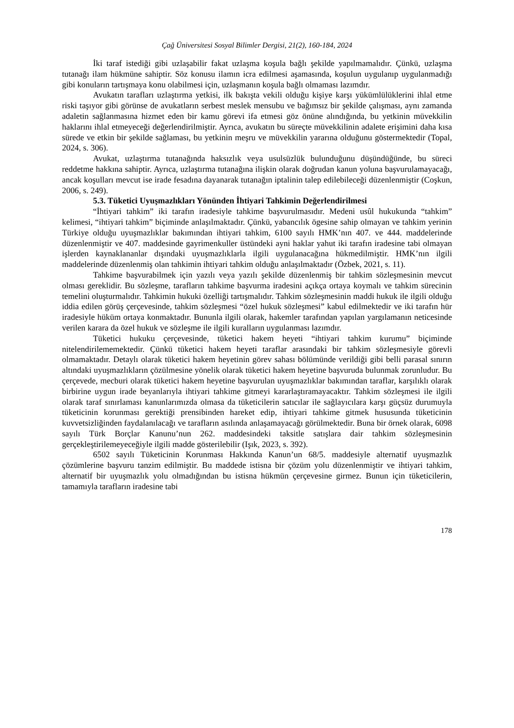Çağ Üniversitesi Sosyal Bilimler Dergisi, 21(2), 160-184, 2024
İki taraf istediği gibi uzlaşabilir fakat uzlaşma koşula bağlı şekilde yapılmamalıdır. Çünkü, uzlaşma tutanağı ilam hükmüne sahiptir. Söz konusu ilamın icra edilmesi aşamasında, koşulun uygulanıp uygulanmadığı gibi konuların tartışmaya konu olabilmesi için, uzlaşmanın koşula bağlı olmaması lazımdır.
Avukatın tarafları uzlaştırma yetkisi, ilk bakışta vekili olduğu kişiye karşı yükümlülüklerini ihlal etme riski taşıyor gibi görünse de avukatların serbest meslek mensubu ve bağımsız bir şekilde çalışması, aynı zamanda adaletin sağlanmasına hizmet eden bir kamu görevi ifa etmesi göz önüne alındığında, bu yetkinin müvekkilin haklarını ihlal etmeyeceği değerlendirilmiştir. Ayrıca, avukatın bu süreçte müvekkilinin adalete erişimini daha kısa sürede ve etkin bir şekilde sağlaması, bu yetkinin meşru ve müvekkilin yararına olduğunu göstermektedir (Topal, 2024, s. 306).
Avukat, uzlaştırma tutanağında haksızlık veya usulsüzlük bulunduğunu düşündüğünde, bu süreci reddetme hakkına sahiptir. Ayrıca, uzlaştırma tutanağına ilişkin olarak doğrudan kanun yoluna başvurulamayacağı, ancak koşulları mevcut ise irade fesadına dayanarak tutanağın iptalinin talep edilebileceği düzenlenmiştir (Coşkun, 2006, s. 249).
5.3. Tüketici Uyuşmazlıkları Yönünden İhtiyari Tahkimin Değerlendirilmesi
“İhtiyari tahkim” iki tarafın iradesiyle tahkime başvurulmasıdır. Medeni usûl hukukunda “tahkim” kelimesi, “ihtiyari tahkim” biçiminde anlaşılmaktadır. Çünkü, yabancılık ögesine sahip olmayan ve tahkim yerinin Türkiye olduğu uyuşmazlıklar bakımından ihtiyari tahkim, 6100 sayılı HMK’nın 407. ve 444. maddelerinde düzenlenmiştir ve 407. maddesinde gayrimenkuller üstündeki ayni haklar yahut iki tarafın iradesine tabi olmayan işlerden kaynaklananlar dışındaki uyuşmazlıklarla ilgili uygulanacağına hükmedilmiştir. HMK’nın ilgili maddelerinde düzenlenmiş olan tahkimin ihtiyari tahkim olduğu anlaşılmaktadır (Özbek, 2021, s. 11).
Tahkime başvurabilmek için yazılı veya yazılı şekilde düzenlenmiş bir tahkim sözleşmesinin mevcut olması gereklidir. Bu sözleşme, tarafların tahkime başvurma iradesini açıkça ortaya koymalı ve tahkim sürecinin temelini oluşturmalıdır. Tahkimin hukuki özelliği tartışmalıdır. Tahkim sözleşmesinin maddi hukuk ile ilgili olduğu iddia edilen görüş çerçevesinde, tahkim sözleşmesi “özel hukuk sözleşmesi” kabul edilmektedir ve iki tarafın hür iradesiyle hüküm ortaya konmaktadır. Bununla ilgili olarak, hakemler tarafından yapılan yargılamanın neticesinde verilen karara da özel hukuk ve sözleşme ile ilgili kuralların uygulanması lazımdır.
Tüketici hukuku çerçevesinde, tüketici hakem heyeti “ihtiyari tahkim kurumu” biçiminde nitelendirilememektedir. Çünkü tüketici hakem heyeti taraflar arasındaki bir tahkim sözleşmesiyle görevli olmamaktadır. Detaylı olarak tüketici hakem heyetinin görev sahası bölümünde verildiği gibi belli parasal sınırın altındaki uyuşmazlıkların çözülmesine yönelik olarak tüketici hakem heyetine başvuruda bulunmak zorunludur. Bu çerçevede, mecburi olarak tüketici hakem heyetine başvurulan uyuşmazlıklar bakımından taraflar, karşılıklı olarak birbirine uygun irade beyanlarıyla ihtiyari tahkime gitmeyi kararlaştıramayacaktır. Tahkim sözleşmesi ile ilgili olarak taraf sınırlaması kanunlarımızda olmasa da tüketicilerin satıcılar ile sağlayıcılara karşı güçsüz durumuyla tüketicinin korunması gerektiği prensibinden hareket edip, ihtiyari tahkime gitmek hususunda tüketicinin kuvvetsizliğinden faydalanılacağı ve tarafların asılında anlaşamayacağı görülmektedir. Buna bir örnek olarak, 6098 sayılı Türk Borçlar Kanunu’nun 262. maddesindeki taksitle satışlara dair tahkim sözleşmesinin gerçekleştirilemeyeceğiyle ilgili madde gösterilebilir (Işık, 2023, s. 392).
6502 sayılı Tüketicinin Korunması Hakkında Kanun’un 68/5. maddesiyle alternatif uyuşmazlık çözümlerine başvuru tanzim edilmiştir. Bu maddede istisna bir çözüm yolu düzenlenmiştir ve ihtiyari tahkim, alternatif bir uyuşmazlık yolu olmadığından bu istisna hükmün çerçevesine girmez. Bunun için tüketicilerin, tamamıyla tarafların iradesine tabi
178